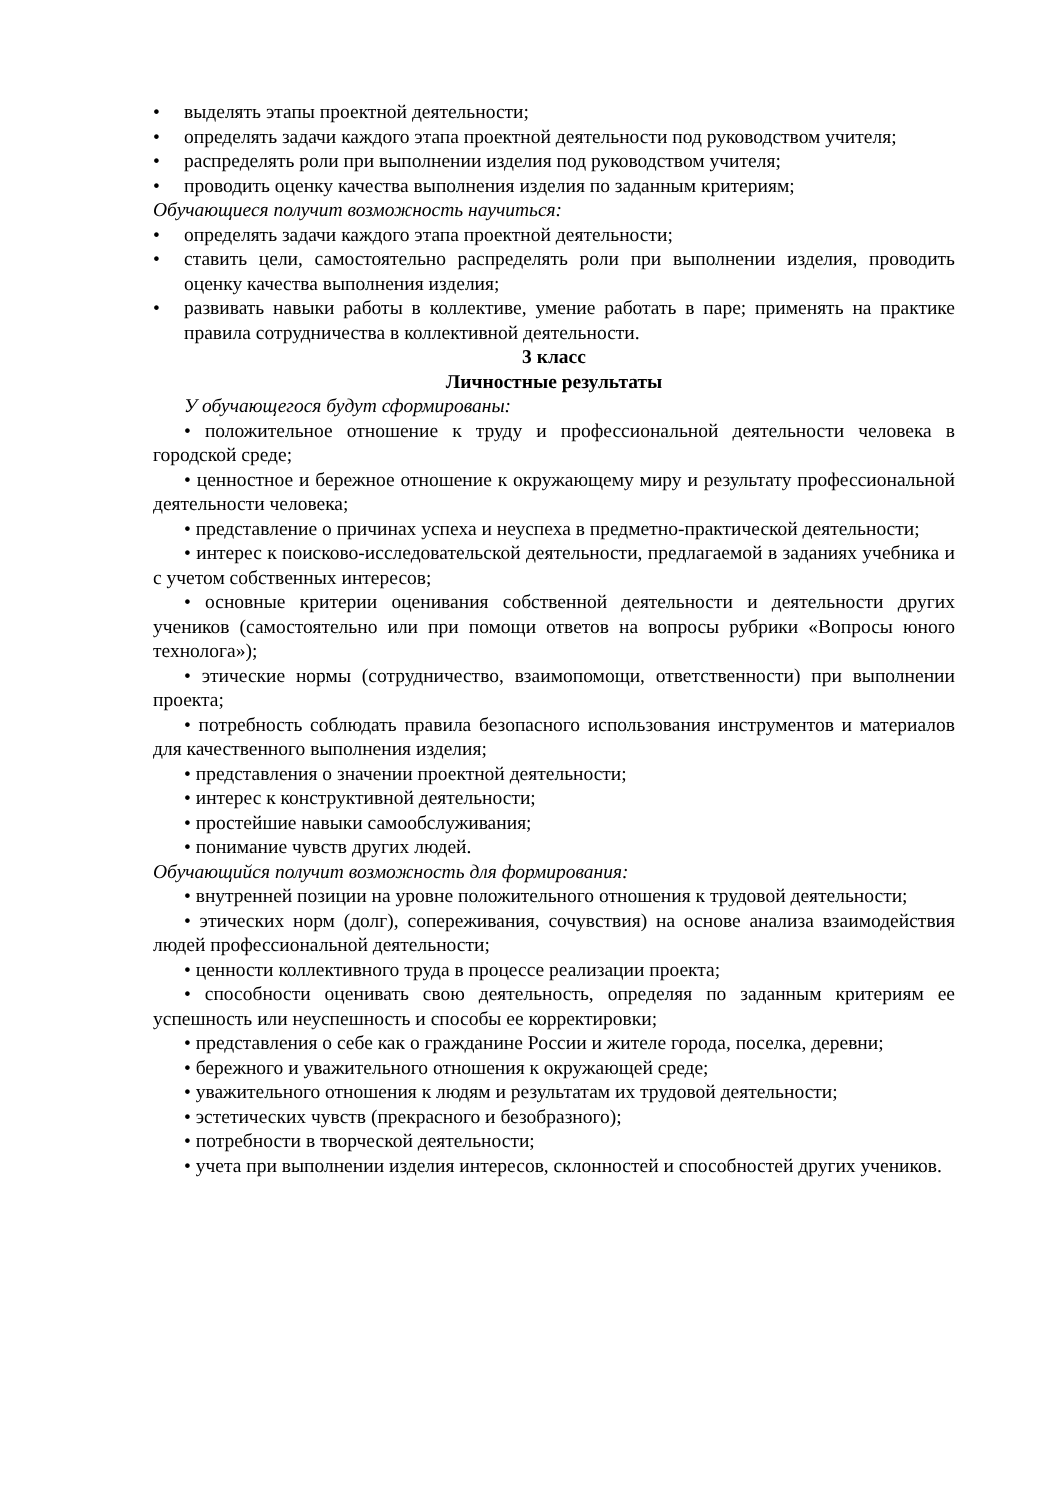• выделять этапы проектной деятельности;
• определять задачи каждого этапа проектной деятельности под руководством учителя;
• распределять роли при выполнении изделия под руководством учителя;
• проводить оценку качества выполнения изделия по заданным критериям;
Обучающиеся получит возможность научиться:
• определять задачи каждого этапа проектной деятельности;
• ставить цели, самостоятельно распределять роли при выполнении изделия, проводить оценку качества выполнения изделия;
• развивать навыки работы в коллективе, умение работать в паре; применять на практике правила сотрудничества в коллективной деятельности.
3 класс
Личностные результаты
У обучающегося будут сформированы:
• положительное отношение к труду и профессиональной деятельности человека в городской среде;
• ценностное и бережное отношение к окружающему миру и результату профессиональной деятельности человека;
• представление о причинах успеха и неуспеха в предметно-практической деятельности;
• интерес к поисково-исследовательской деятельности, предлагаемой в заданиях учебника и с учетом собственных интересов;
• основные критерии оценивания собственной деятельности и деятельности других учеников (самостоятельно или при помощи ответов на вопросы рубрики «Вопросы юного технолога»);
• этические нормы (сотрудничество, взаимопомощи, ответственности) при выполнении проекта;
• потребность соблюдать правила безопасного использования инструментов и материалов для качественного выполнения изделия;
• представления о значении проектной деятельности;
• интерес к конструктивной деятельности;
• простейшие навыки самообслуживания;
• понимание чувств других людей.
Обучающийся получит возможность для формирования:
• внутренней позиции на уровне положительного отношения к трудовой деятельности;
• этических норм (долг), сопереживания, сочувствия) на основе анализа взаимодействия людей профессиональной деятельности;
• ценности коллективного труда в процессе реализации проекта;
• способности оценивать свою деятельность, определяя по заданным критериям ее успешность или неуспешность и способы ее корректировки;
• представления о себе как о гражданине России и жителе города, поселка, деревни;
• бережного и уважительного отношения к окружающей среде;
• уважительного отношения к людям и результатам их трудовой деятельности;
• эстетических чувств (прекрасного и безобразного);
• потребности в творческой деятельности;
• учета при выполнении изделия интересов, склонностей и способностей других учеников.